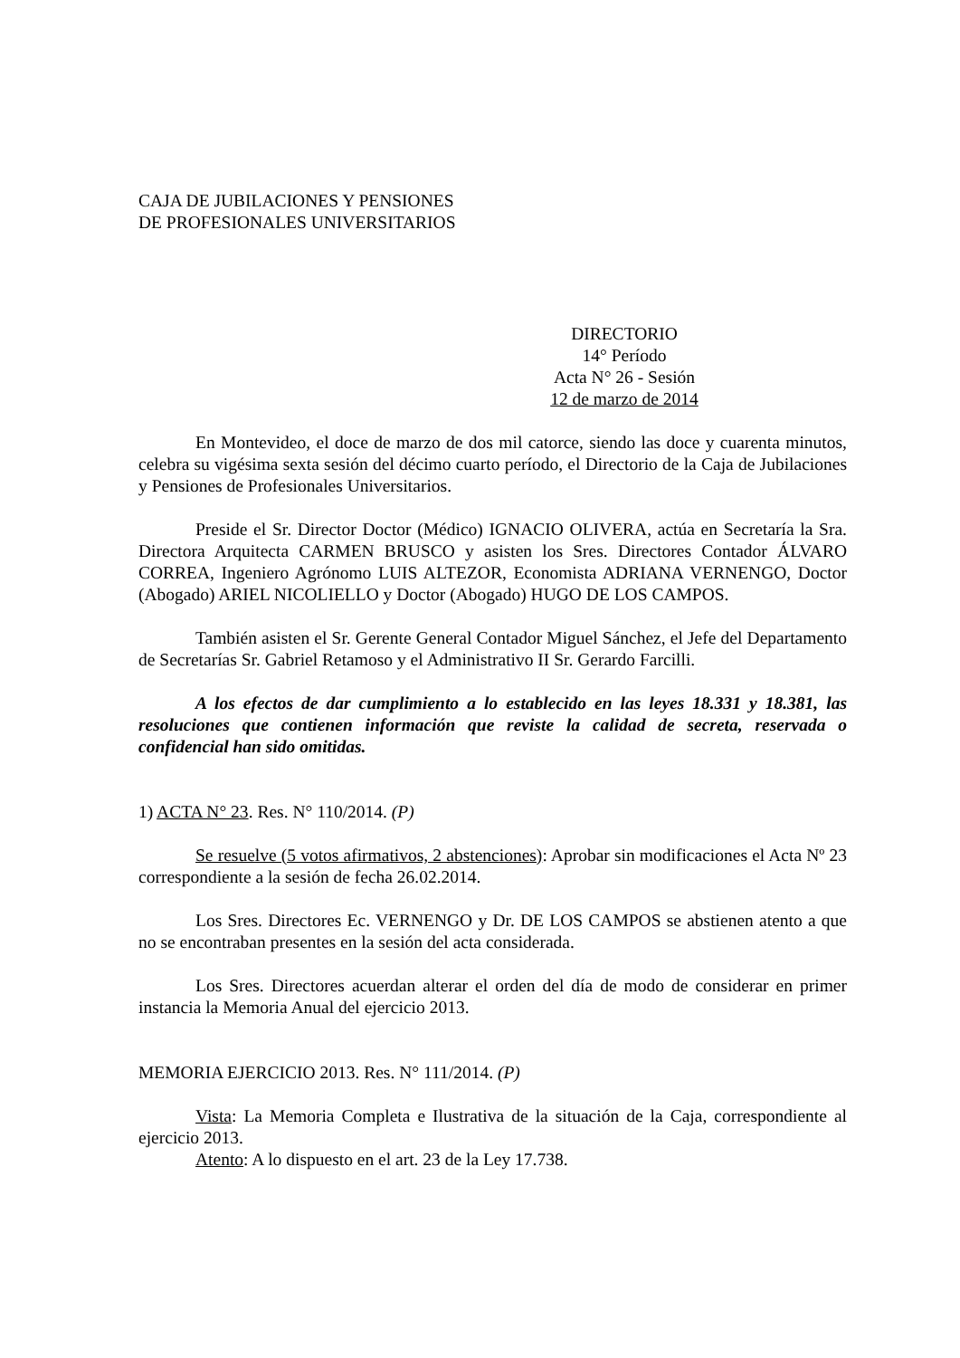CAJA DE JUBILACIONES Y PENSIONES
DE PROFESIONALES UNIVERSITARIOS
DIRECTORIO
14° Período
Acta N° 26 - Sesión
12 de marzo de 2014
En Montevideo, el doce de marzo de dos mil catorce, siendo las doce y cuarenta minutos, celebra su vigésima sexta sesión del décimo cuarto período, el Directorio de la Caja de Jubilaciones y Pensiones de Profesionales Universitarios.
Preside el Sr. Director Doctor (Médico) IGNACIO OLIVERA, actúa en Secretaría la Sra. Directora Arquitecta CARMEN BRUSCO y asisten los Sres. Directores Contador ÁLVARO CORREA, Ingeniero Agrónomo LUIS ALTEZOR, Economista ADRIANA VERNENGO, Doctor (Abogado) ARIEL NICOLIELLO y Doctor (Abogado) HUGO DE LOS CAMPOS.
También asisten el Sr. Gerente General Contador Miguel Sánchez, el Jefe del Departamento de Secretarías Sr. Gabriel Retamoso y el Administrativo II Sr. Gerardo Farcilli.
A los efectos de dar cumplimiento a lo establecido en las leyes 18.331 y 18.381, las resoluciones que contienen información que reviste la calidad de secreta, reservada o confidencial han sido omitidas.
1) ACTA N° 23. Res. N° 110/2014. (P)
Se resuelve (5 votos afirmativos, 2 abstenciones): Aprobar sin modificaciones el Acta Nº 23 correspondiente a la sesión de fecha 26.02.2014.
Los Sres. Directores Ec. VERNENGO y Dr. DE LOS CAMPOS se abstienen atento a que no se encontraban presentes en la sesión del acta considerada.
Los Sres. Directores acuerdan alterar el orden del día de modo de considerar en primer instancia la Memoria Anual del ejercicio 2013.
MEMORIA EJERCICIO 2013. Res. N° 111/2014. (P)
Vista: La Memoria Completa e Ilustrativa de la situación de la Caja, correspondiente al ejercicio 2013.
Atento: A lo dispuesto en el art. 23 de la Ley 17.738.